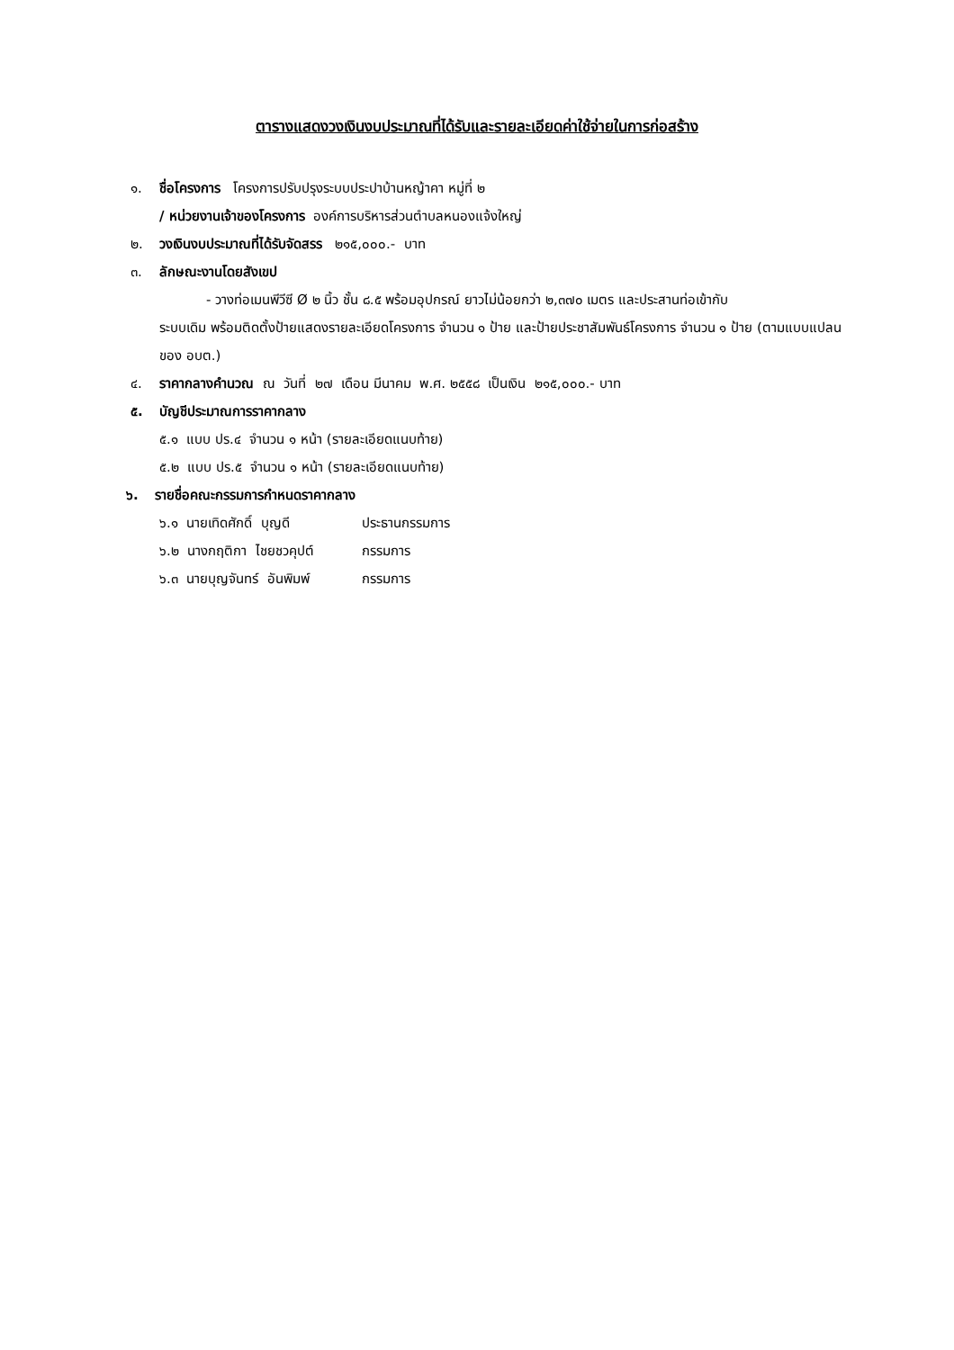ตารางแสดงวงเงินงบประมาณที่ได้รับและรายละเอียดค่าใช้จ่ายในการก่อสร้าง
๑. ชื่อโครงการ โครงการปรับปรุงระบบประปาบ้านหญ้าคา หมู่ที่ ๒
/ หน่วยงานเจ้าของโครงการ องค์การบริหารส่วนตำบลหนองแจ้งใหญ่
๒. วงเงินงบประมาณที่ได้รับจัดสรร ๒๑๕,๐๐๐.- บาท
๓. ลักษณะงานโดยสังเขป
- วางท่อเมนพีวีซี Ø ๒ นิ้ว ชั้น ๘.๕ พร้อมอุปกรณ์ ยาวไม่น้อยกว่า ๒,๓๗๐ เมตร และประสานท่อเข้ากับ
ระบบเดิม พร้อมติดตั้งป้ายแสดงรายละเอียดโครงการ จำนวน ๑ ป้าย และป้ายประชาสัมพันธ์โครงการ จำนวน ๑ ป้าย (ตามแบบแปลนของ อบต.)
๔. ราคากลางคำนวณ ณ วันที่ ๒๗ เดือน มีนาคม พ.ศ. ๒๕๕๘ เป็นเงิน ๒๑๕,๐๐๐.- บาท
๕. บัญชีประมาณการราคากลาง
๕.๑ แบบ ปร.๔ จำนวน ๑ หน้า (รายละเอียดแนบท้าย)
๕.๒ แบบ ปร.๕ จำนวน ๑ หน้า (รายละเอียดแนบท้าย)
๖. รายชื่อคณะกรรมการกำหนดราคากลาง
๖.๑ นายเทิดศักดิ์ บุญดี ประธานกรรมการ
๖.๒ นางกฤติกา ไชยชวคุปต์ กรรมการ
๖.๓ นายบุญจันทร์ อันพิมพ์ กรรมการ